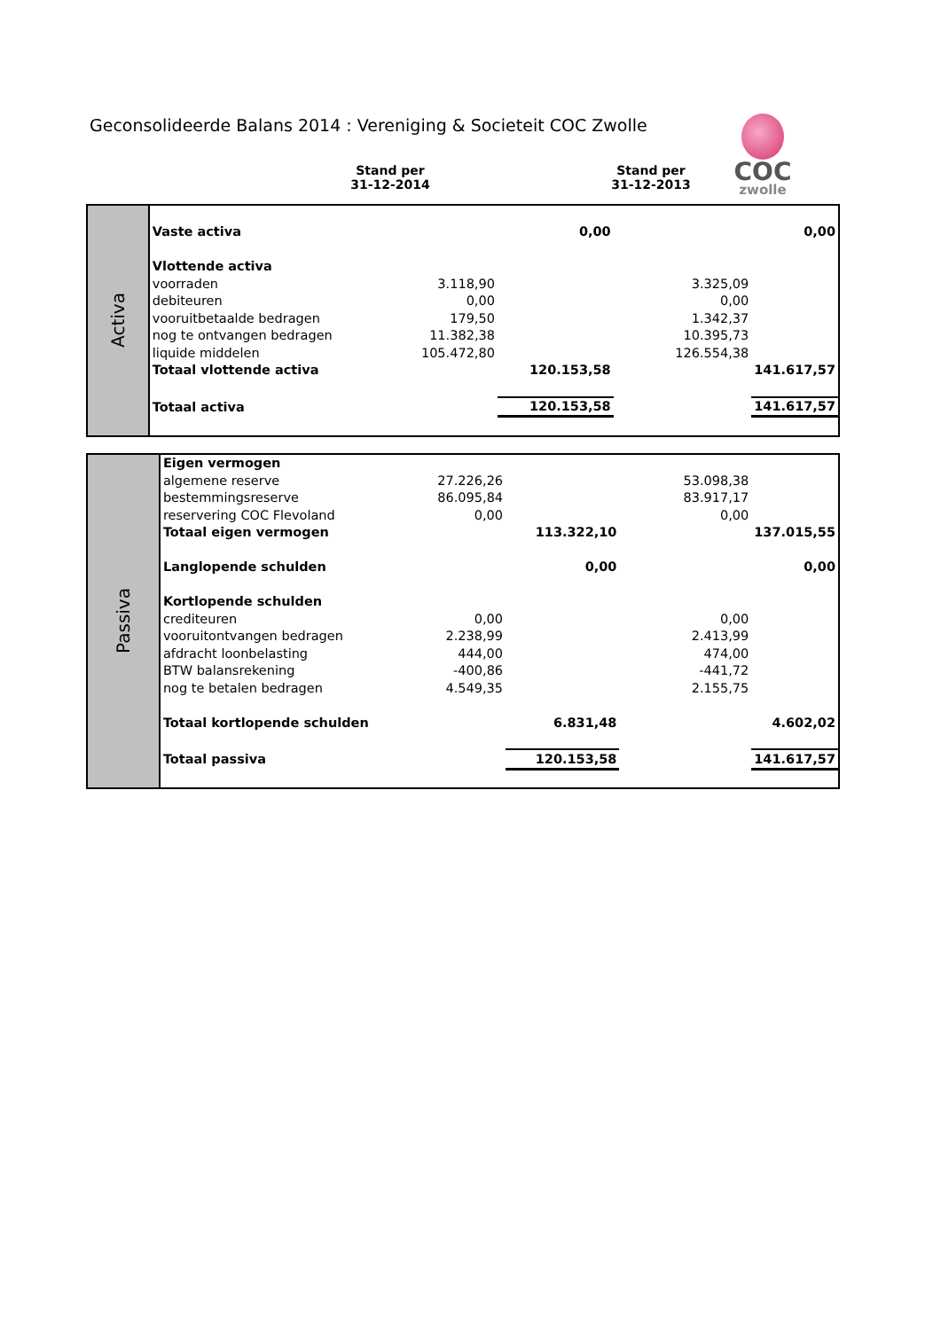Geconsolideerde Balans 2014 : Vereniging & Societeit COC Zwolle
COC
zwolle
Stand per
31-12-2014
Stand per
31-12-2013
| Activa | | | | | |
| | Vaste activa | | 0,00 | | 0,00 |
| | Vlottende activa | | | | |
| | voorraden | 3.118,90 | | 3.325,09 | |
| | debiteuren | 0,00 | | 0,00 | |
| | vooruitbetaalde bedragen | 179,50 | | 1.342,37 | |
| | nog te ontvangen bedragen | 11.382,38 | | 10.395,73 | |
| | liquide middelen | 105.472,80 | | 126.554,38 | |
| | Totaal vlottende activa | | 120.153,58 | | 141.617,57 |
| | Totaal activa | | 120.153,58 | | 141.617,57 |
| Passiva | Eigen vermogen | | | | |
| | algemene reserve | 27.226,26 | | 53.098,38 | |
| | bestemmingsreserve | 86.095,84 | | 83.917,17 | |
| | reservering COC Flevoland | 0,00 | | 0,00 | |
| | Totaal eigen vermogen | | 113.322,10 | | 137.015,55 |
| | Langlopende schulden | | 0,00 | | 0,00 |
| | Kortlopende schulden | | | | |
| | crediteuren | 0,00 | | 0,00 | |
| | vooruitontvangen bedragen | 2.238,99 | | 2.413,99 | |
| | afdracht loonbelasting | 444,00 | | 474,00 | |
| | BTW balansrekening | -400,86 | | -441,72 | |
| | nog te betalen bedragen | 4.549,35 | | 2.155,75 | |
| | Totaal kortlopende schulden | | 6.831,48 | | 4.602,02 |
| | Totaal passiva | | 120.153,58 | | 141.617,57 |